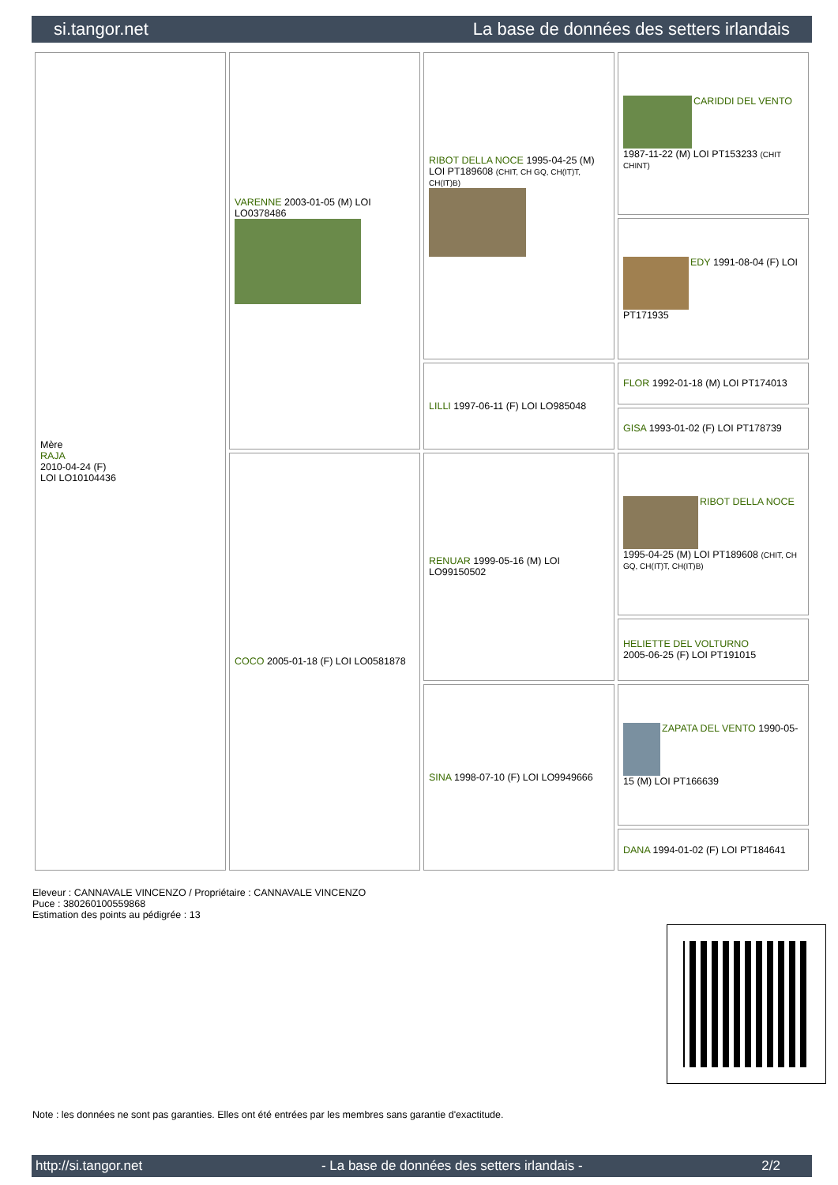si.tangor.net La base de données des setters irlandais
| Mère RAJA 2010-04-24 (F) LOI LO10104436 | VARENNE 2003-01-05 (M) LOI LO0378486 | RIBOT DELLA NOCE 1995-04-25 (M) LOI PT189608 (CHIT, CH GQ, CH(IT)T, CH(IT)B) | CARIDDI DEL VENTO 1987-11-22 (M) LOI PT153233 (CHIT CHINT) |
| | | | EDY 1991-08-04 (F) LOI PT171935 |
| | | LILLI 1997-06-11 (F) LOI LO985048 | FLOR 1992-01-18 (M) LOI PT174013 |
| | | | GISA 1993-01-02 (F) LOI PT178739 |
| | COCO 2005-01-18 (F) LOI LO0581878 | RENUAR 1999-05-16 (M) LOI LO99150502 | RIBOT DELLA NOCE 1995-04-25 (M) LOI PT189608 (CHIT, CH GQ, CH(IT)T, CH(IT)B) |
| | | | HELIETTE DEL VOLTURNO 2005-06-25 (F) LOI PT191015 |
| | | SINA 1998-07-10 (F) LOI LO9949666 | ZAPATA DEL VENTO 1990-05-15 (M) LOI PT166639 |
| | | | DANA 1994-01-02 (F) LOI PT184641 |
Eleveur : CANNAVALE VINCENZO / Propriétaire : CANNAVALE VINCENZO
Puce : 380260100559868
Estimation des points au pédigrée : 13
Note : les données ne sont pas garanties. Elles ont été entrées par les membres sans garantie d'exactitude.
http://si.tangor.net - La base de données des setters irlandais - 2/2